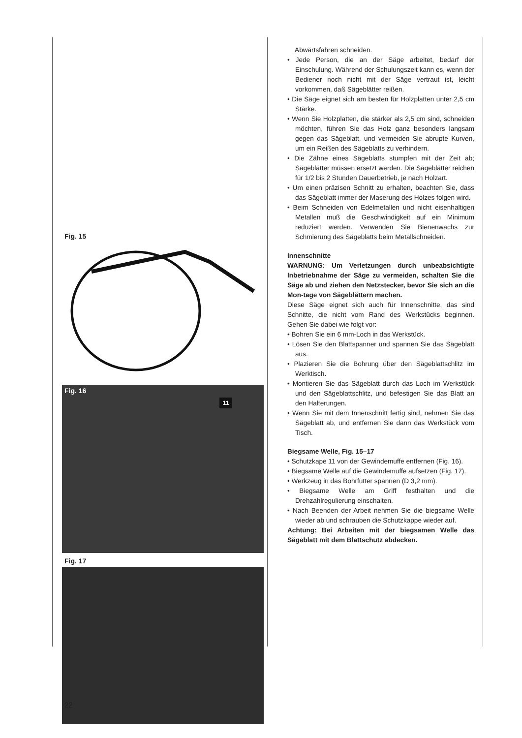Fig. 15
Fig. 16
11
Fig. 17
Abwärtsfahren schneiden.
• Jede Person, die an der Säge arbeitet, bedarf der Einschulung. Während der Schulungszeit kann es, wenn der Bediener noch nicht mit der Säge vertraut ist, leicht vorkommen, daß Sägeblätter reißen.
• Die Säge eignet sich am besten für Holzplatten unter 2,5 cm Stärke.
• Wenn Sie Holzplatten, die stärker als 2,5 cm sind, schneiden möchten, führen Sie das Holz ganz besonders langsam gegen das Sägeblatt, und vermeiden Sie abrupte Kurven, um ein Reißen des Sägeblatts zu verhindern.
• Die Zähne eines Sägeblatts stumpfen mit der Zeit ab; Sägeblätter müssen ersetzt werden. Die Sägeblätter reichen für 1/2 bis 2 Stunden Dauerbetrieb, je nach Holzart.
• Um einen präzisen Schnitt zu erhalten, beachten Sie, dass das Sägeblatt immer der Maserung des Holzes folgen wird.
• Beim Schneiden von Edelmetallen und nicht eisenhaltigen Metallen muß die Geschwindigkeit auf ein Minimum reduziert werden. Verwenden Sie Bienenwachs zur Schmierung des Sägeblatts beim Metallschneiden.
Innenschnitte
WARNUNG: Um Verletzungen durch unbeabsichtigte Inbetriebnahme der Säge zu vermeiden, schalten Sie die Säge ab und ziehen den Netzstecker, bevor Sie sich an die Mon-tage von Sägeblättern machen.
Diese Säge eignet sich auch für Innenschnitte, das sind Schnitte, die nicht vom Rand des Werkstücks beginnen. Gehen Sie dabei wie folgt vor:
• Bohren Sie ein 6 mm-Loch in das Werkstück.
• Lösen Sie den Blattspanner und spannen Sie das Sägeblatt aus.
• Plazieren Sie die Bohrung über den Sägeblattschlitz im Werktisch.
• Montieren Sie das Sägeblatt durch das Loch im Werkstück und den Sägeblattschlitz, und befestigen Sie das Blatt an den Halterungen.
• Wenn Sie mit dem Innenschnitt fertig sind, nehmen Sie das Sägeblatt ab, und entfernen Sie dann das Werkstück vom Tisch.
Biegsame Welle, Fig. 15–17
• Schutzkape 11 von der Gewindemuffe entfernen (Fig. 16).
• Biegsame Welle auf die Gewindemuffe aufsetzen (Fig. 17).
• Werkzeug in das Bohrfutter spannen (D 3,2 mm).
• Biegsame Welle am Griff festhalten und die Drehzahlregulierung einschalten.
• Nach Beenden der Arbeit nehmen Sie die biegsame Welle wieder ab und schrauben die Schutzkappe wieder auf.
Achtung: Bei Arbeiten mit der biegsamen Welle das Sägeblatt mit dem Blattschutz abdecken.
22